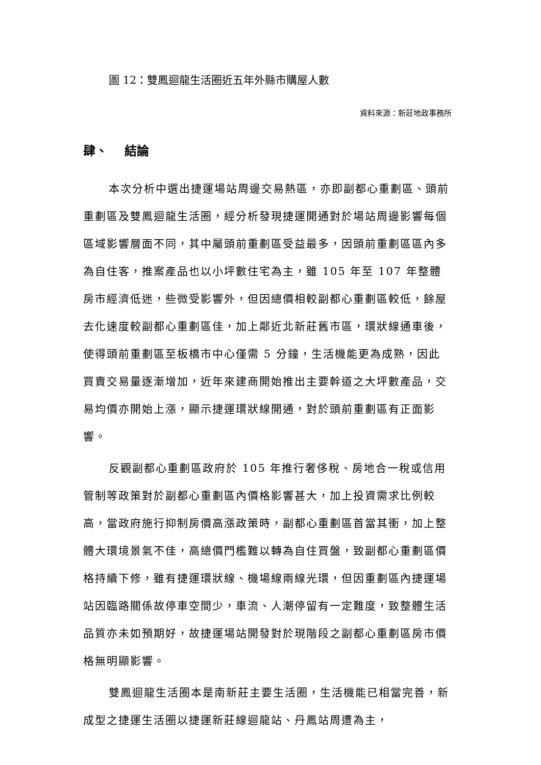圖 12：雙鳳迴龍生活圈近五年外縣市購屋人數
資料來源：新莊地政事務所
肆、 結論
本次分析中選出捷運場站周邊交易熱區，亦即副都心重劃區、頭前重劃區及雙鳳迴龍生活圈，經分析發現捷運開通對於場站周邊影響每個區域影響層面不同，其中屬頭前重劃區受益最多，因頭前重劃區區內多為自住客，推案產品也以小坪數住宅為主，雖 105 年至 107 年整體房市經濟低迷，些微受影響外，但因總價相較副都心重劃區較低，餘屋去化速度較副都心重劃區佳，加上鄰近北新莊舊市區，環狀線通車後，使得頭前重劃區至板橋市中心僅需 5 分鐘，生活機能更為成熟，因此買賣交易量逐漸增加，近年來建商開始推出主要幹道之大坪數產品，交易均價亦開始上漲，顯示捷運環狀線開通，對於頭前重劃區有正面影響。
反觀副都心重劃區政府於 105 年推行奢侈稅、房地合一稅或信用管制等政策對於副都心重劃區內價格影響甚大，加上投資需求比例較高，當政府施行抑制房價高漲政策時，副都心重劃區首當其衝，加上整體大環境景氣不佳，高總價門檻難以轉為自住買盤，致副都心重劃區價格持續下修，雖有捷運環狀線、機場線兩線光環，但因重劃區內捷運場站因臨路關係故停車空間少，車流、人潮停留有一定難度，致整體生活品質亦未如預期好，故捷運場站開發對於現階段之副都心重劃區房市價格無明顯影響。
雙鳳迴龍生活圈本是南新莊主要生活圈，生活機能已相當完善，新成型之捷運生活圈以捷運新莊線迴龍站、丹鳳站周遭為主，